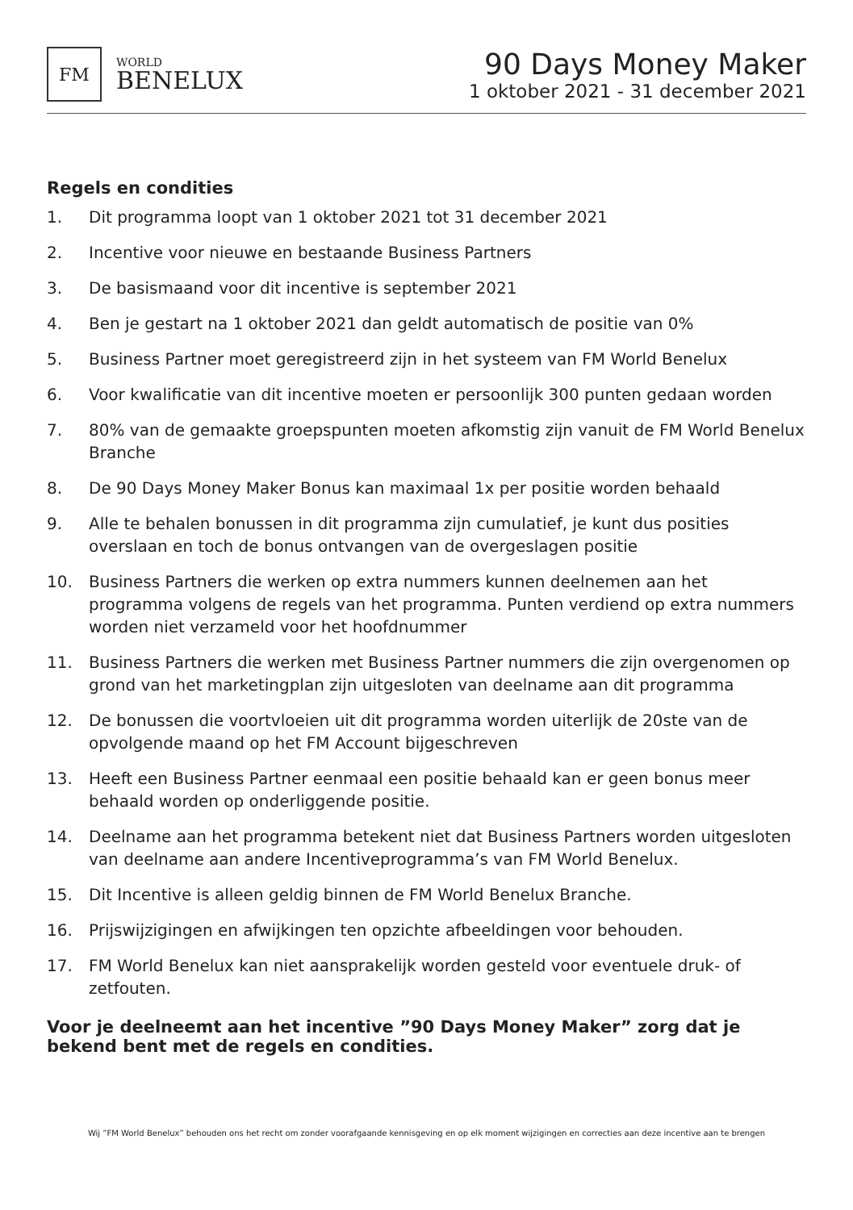FM
WORLD
BENELUX
90 Days Money Maker
1 oktober 2021 - 31 december 2021
Regels en condities
1. Dit programma loopt van 1 oktober 2021 tot 31 december 2021
2. Incentive voor nieuwe en bestaande Business Partners
3. De basismaand voor dit incentive is september 2021
4. Ben je gestart na 1 oktober 2021 dan geldt automatisch de positie van 0%
5. Business Partner moet geregistreerd zijn in het systeem van FM World Benelux
6. Voor kwalificatie van dit incentive moeten er persoonlijk 300 punten gedaan worden
7. 80% van de gemaakte groepspunten moeten afkomstig zijn vanuit de FM World Benelux Branche
8. De 90 Days Money Maker Bonus kan maximaal 1x per positie worden behaald
9. Alle te behalen bonussen in dit programma zijn cumulatief, je kunt dus posities overslaan en toch de bonus ontvangen van de overgeslagen positie
10. Business Partners die werken op extra nummers kunnen deelnemen aan het programma volgens de regels van het programma. Punten verdiend op extra nummers worden niet verzameld voor het hoofdnummer
11. Business Partners die werken met Business Partner nummers die zijn overgenomen op grond van het marketingplan zijn uitgesloten van deelname aan dit programma
12. De bonussen die voortvloeien uit dit programma worden uiterlijk de 20ste van de opvolgende maand op het FM Account bijgeschreven
13. Heeft een Business Partner eenmaal een positie behaald kan er geen bonus meer behaald worden op onderliggende positie.
14. Deelname aan het programma betekent niet dat Business Partners worden uitgesloten van deelname aan andere Incentiveprogramma’s van FM World Benelux.
15. Dit Incentive is alleen geldig binnen de FM World Benelux Branche.
16. Prijswijzigingen en afwijkingen ten opzichte afbeeldingen voor behouden.
17. FM World Benelux kan niet aansprakelijk worden gesteld voor eventuele druk- of zetfouten.
Voor je deelneemt aan het incentive ”90 Days Money Maker” zorg dat je bekend bent met de regels en condities.
Wij ”FM World Benelux” behouden ons het recht om zonder voorafgaande kennisgeving en op elk moment wijzigingen en correcties aan deze incentive aan te brengen